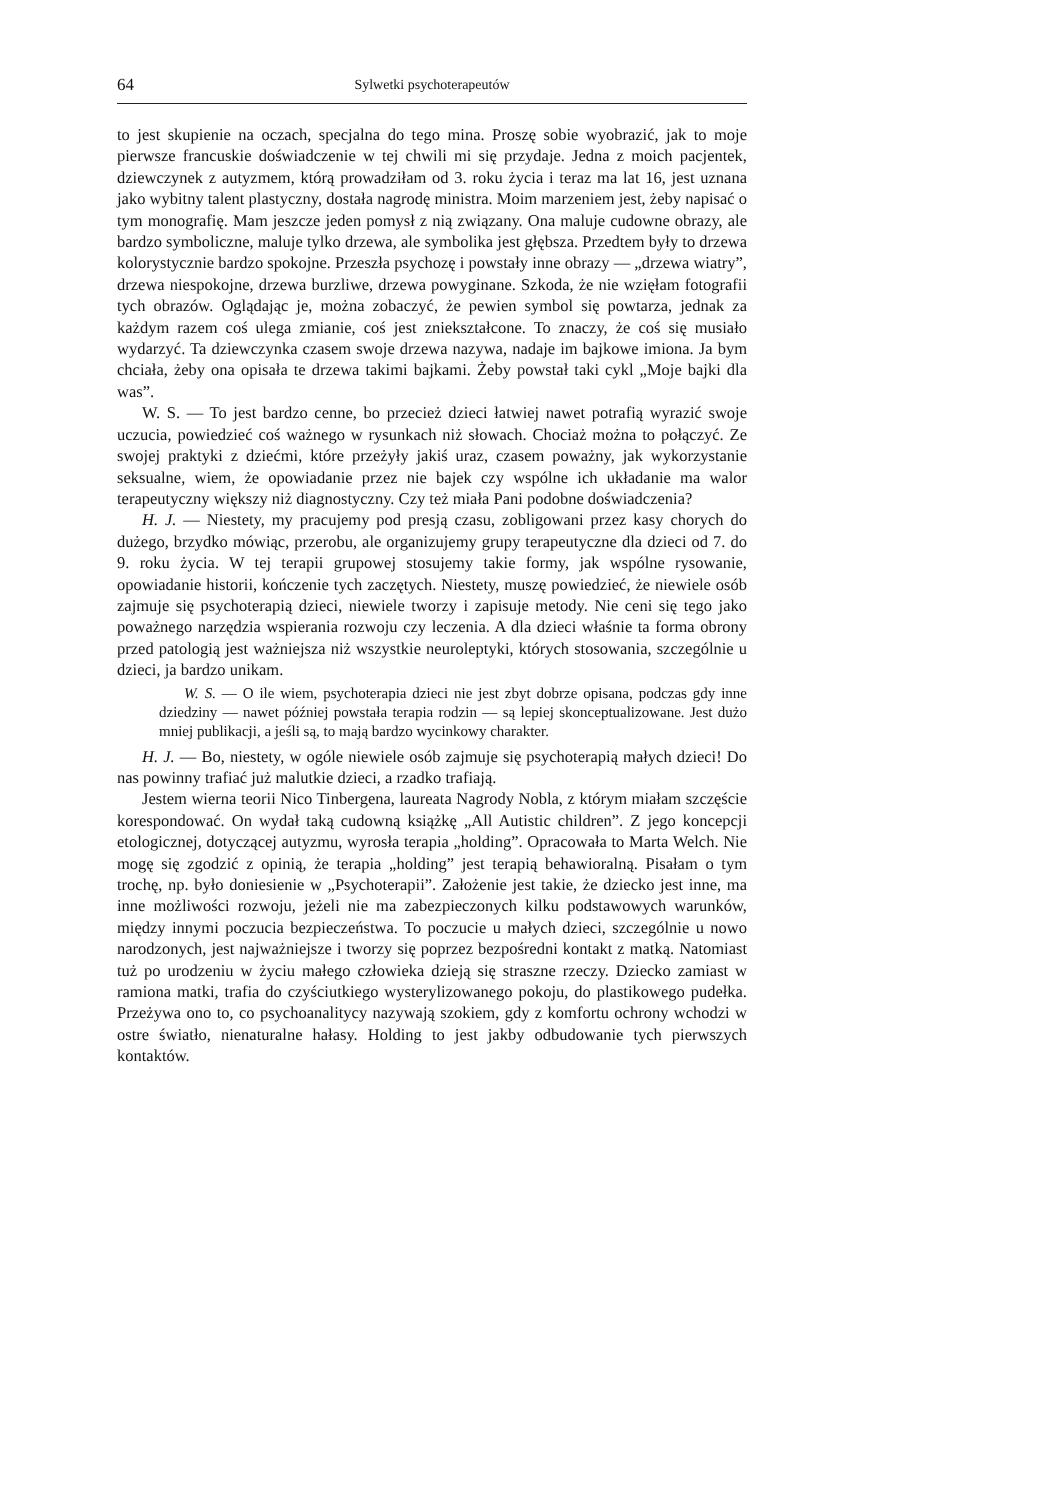64 Sylwetki psychoterapeutów
to jest skupienie na oczach, specjalna do tego mina. Proszę sobie wyobrazić, jak to moje pierwsze francuskie doświadczenie w tej chwili mi się przydaje. Jedna z moich pacjentek, dziewczynek z autyzmem, którą prowadziłam od 3. roku życia i teraz ma lat 16, jest uznana jako wybitny talent plastyczny, dostała nagrodę ministra. Moim marzeniem jest, żeby napisać o tym monografię. Mam jeszcze jeden pomysł z nią związany. Ona maluje cudowne obrazy, ale bardzo symboliczne, maluje tylko drzewa, ale symbolika jest głębsza. Przedtem były to drzewa kolorystycznie bardzo spokojne. Przeszła psychozę i powstały inne obrazy — „drzewa wiatry”, drzewa niespokojne, drzewa burzliwe, drzewa powyginane. Szkoda, że nie wzięłam fotografii tych obrazów. Oglądając je, można zobaczyć, że pewien symbol się powtarza, jednak za każdym razem coś ulega zmianie, coś jest zniekształcone. To znaczy, że coś się musiało wydarzyć. Ta dziewczynka czasem swoje drzewa nazywa, nadaje im bajkowe imiona. Ja bym chciała, żeby ona opisała te drzewa takimi bajkami. Żeby powstał taki cykl „Moje bajki dla was”.
W. S. — To jest bardzo cenne, bo przecież dzieci łatwiej nawet potrafią wyrazić swoje uczucia, powiedzieć coś ważnego w rysunkach niż słowach. Chociaż można to połączyć. Ze swojej praktyki z dziećmi, które przeżyły jakiś uraz, czasem poważny, jak wykorzystanie seksualne, wiem, że opowiadanie przez nie bajek czy wspólne ich układanie ma walor terapeutyczny większy niż diagnostyczny. Czy też miała Pani podobne doświadczenia?
H. J. — Niestety, my pracujemy pod presją czasu, zobligowani przez kasy chorych do dużego, brzydko mówiąc, przerobu, ale organizujemy grupy terapeutyczne dla dzieci od 7. do 9. roku życia. W tej terapii grupowej stosujemy takie formy, jak wspólne rysowanie, opowiadanie historii, kończenie tych zaczętych. Niestety, muszę powiedzieć, że niewiele osób zajmuje się psychoterapią dzieci, niewiele tworzy i zapisuje metody. Nie ceni się tego jako poważnego narzędzia wspierania rozwoju czy leczenia. A dla dzieci właśnie ta forma obrony przed patologią jest ważniejsza niż wszystkie neuroleptyki, których stosowania, szczególnie u dzieci, ja bardzo unikam.
W. S. — O ile wiem, psychoterapia dzieci nie jest zbyt dobrze opisana, podczas gdy inne dziedziny — nawet później powstała terapia rodzin — są lepiej skonceptualizowane. Jest dużo mniej publikacji, a jeśli są, to mają bardzo wycinkowy charakter.
H. J. — Bo, niestety, w ogóle niewiele osób zajmuje się psychoterapią małych dzieci! Do nas powinny trafiać już malutkie dzieci, a rzadko trafiają.
Jestem wierna teorii Nico Tinbergena, laureata Nagrody Nobla, z którym miałam szczęście korespondować. On wydał taką cudowną książkę „All Autistic children”. Z jego koncepcji etologicznej, dotyczącej autyzmu, wyrosła terapia „holding”. Opracowała to Marta Welch. Nie mogę się zgodzić z opinią, że terapia „holding” jest terapią behawioralną. Pisałam o tym trochę, np. było doniesienie w „Psychoterapii”. Założenie jest takie, że dziecko jest inne, ma inne możliwości rozwoju, jeżeli nie ma zabezpieczonych kilku podstawowych warunków, między innymi poczucia bezpieczeństwa. To poczucie u małych dzieci, szczególnie u nowo narodzonych, jest najważniejsze i tworzy się poprzez bezpośredni kontakt z matką. Natomiast tuż po urodzeniu w życiu małego człowieka dzieją się straszne rzeczy. Dziecko zamiast w ramiona matki, trafia do czyściutkiego wysterylizowanego pokoju, do plastikowego pudełka. Przeżywa ono to, co psychoanalitycy nazywają szokiem, gdy z komfortu ochrony wchodzi w ostre światło, nienaturalne hałasy. Holding to jest jakby odbudowanie tych pierwszych kontaktów.